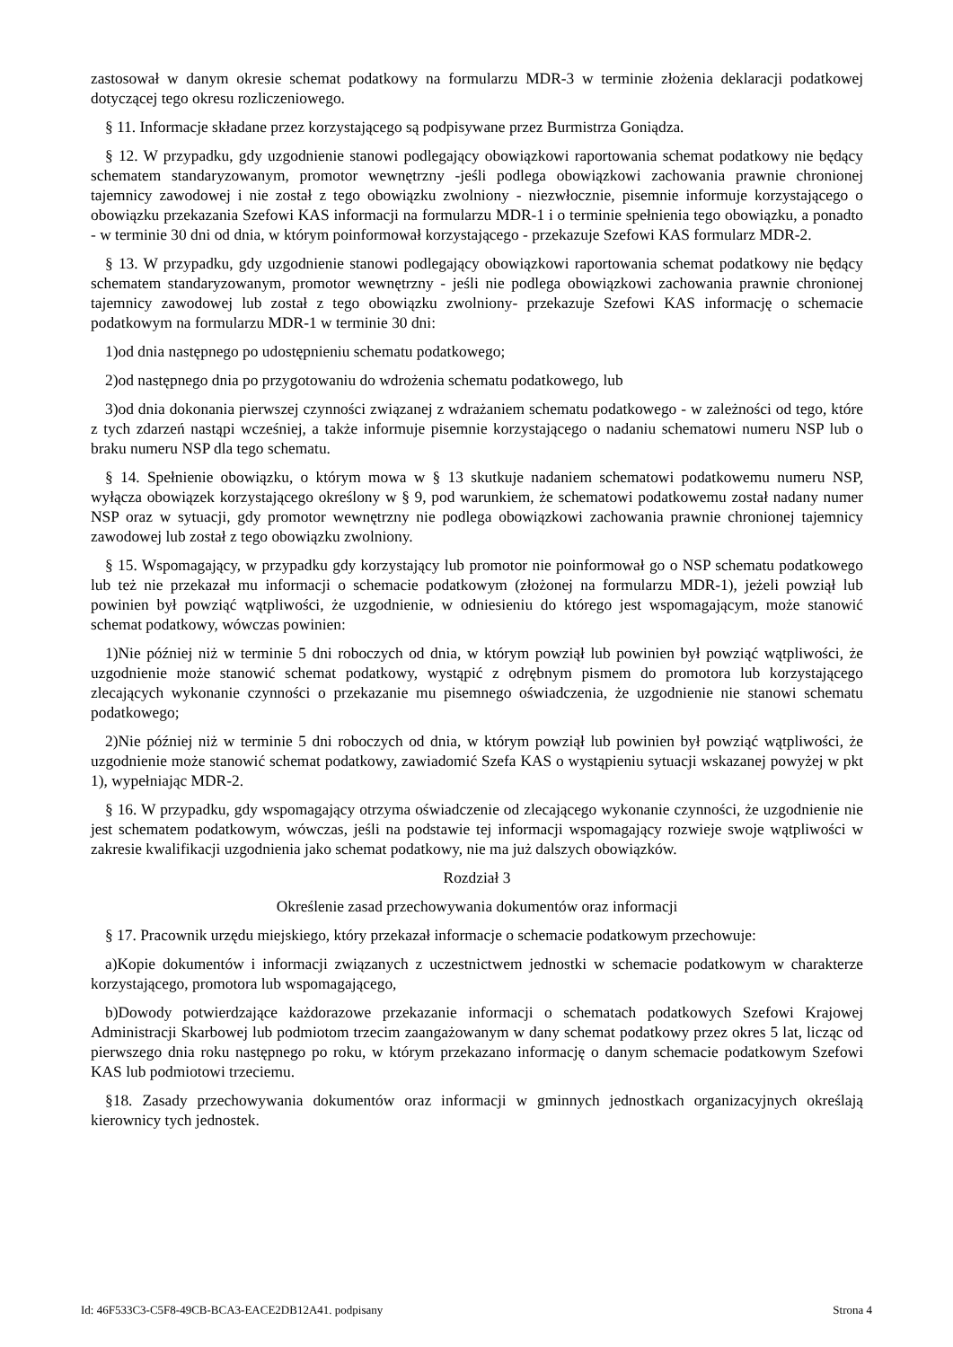zastosował w danym okresie schemat podatkowy na formularzu MDR-3 w terminie złożenia deklaracji podatkowej dotyczącej tego okresu rozliczeniowego.
§ 11. Informacje składane przez korzystającego są podpisywane przez Burmistrza Goniądza.
§ 12. W przypadku, gdy uzgodnienie stanowi podlegający obowiązkowi raportowania schemat podatkowy nie będący schematem standaryzowanym, promotor wewnętrzny -jeśli podlega obowiązkowi zachowania prawnie chronionej tajemnicy zawodowej i nie został z tego obowiązku zwolniony - niezwłocznie, pisemnie informuje korzystającego o obowiązku przekazania Szefowi KAS informacji na formularzu MDR-1 i o terminie spełnienia tego obowiązku, a ponadto - w terminie 30 dni od dnia, w którym poinformował korzystającego - przekazuje Szefowi KAS formularz MDR-2.
§ 13. W przypadku, gdy uzgodnienie stanowi podlegający obowiązkowi raportowania schemat podatkowy nie będący schematem standaryzowanym, promotor wewnętrzny - jeśli nie podlega obowiązkowi zachowania prawnie chronionej tajemnicy zawodowej lub został z tego obowiązku zwolniony- przekazuje Szefowi KAS informację o schemacie podatkowym na formularzu MDR-1 w terminie 30 dni:
1)od dnia następnego po udostępnieniu schematu podatkowego;
2)od następnego dnia po przygotowaniu do wdrożenia schematu podatkowego, lub
3)od dnia dokonania pierwszej czynności związanej z wdrażaniem schematu podatkowego - w zależności od tego, które z tych zdarzeń nastąpi wcześniej, a także informuje pisemnie korzystającego o nadaniu schematowi numeru NSP lub o braku numeru NSP dla tego schematu.
§ 14. Spełnienie obowiązku, o którym mowa w § 13 skutkuje nadaniem schematowi podatkowemu numeru NSP, wyłącza obowiązek korzystającego określony w § 9, pod warunkiem, że schematowi podatkowemu został nadany numer NSP oraz w sytuacji, gdy promotor wewnętrzny nie podlega obowiązkowi zachowania prawnie chronionej tajemnicy zawodowej lub został z tego obowiązku zwolniony.
§ 15. Wspomagający, w przypadku gdy korzystający lub promotor nie poinformował go o NSP schematu podatkowego lub też nie przekazał mu informacji o schemacie podatkowym (złożonej na formularzu MDR-1), jeżeli powziął lub powinien był powziąć wątpliwości, że uzgodnienie, w odniesieniu do którego jest wspomagającym, może stanowić schemat podatkowy, wówczas powinien:
1)Nie później niż w terminie 5 dni roboczych od dnia, w którym powziął lub powinien był powziąć wątpliwości, że uzgodnienie może stanowić schemat podatkowy, wystąpić z odrębnym pismem do promotora lub korzystającego zlecających wykonanie czynności o przekazanie mu pisemnego oświadczenia, że uzgodnienie nie stanowi schematu podatkowego;
2)Nie później niż w terminie 5 dni roboczych od dnia, w którym powziął lub powinien był powziąć wątpliwości, że uzgodnienie może stanowić schemat podatkowy, zawiadomić Szefa KAS o wystąpieniu sytuacji wskazanej powyżej w pkt 1), wypełniając MDR-2.
§ 16. W przypadku, gdy wspomagający otrzyma oświadczenie od zlecającego wykonanie czynności, że uzgodnienie nie jest schematem podatkowym, wówczas, jeśli na podstawie tej informacji wspomagający rozwieje swoje wątpliwości w zakresie kwalifikacji uzgodnienia jako schemat podatkowy, nie ma już dalszych obowiązków.
Rozdział 3
Określenie zasad przechowywania dokumentów oraz informacji
§ 17. Pracownik urzędu miejskiego, który przekazał informacje o schemacie podatkowym przechowuje:
a)Kopie dokumentów i informacji związanych z uczestnictwem jednostki w schemacie podatkowym w charakterze korzystającego, promotora lub wspomagającego,
b)Dowody potwierdzające każdorazowe przekazanie informacji o schematach podatkowych Szefowi Krajowej Administracji Skarbowej lub podmiotom trzecim zaangażowanym w dany schemat podatkowy przez okres 5 lat, licząc od pierwszego dnia roku następnego po roku, w którym przekazano informację o danym schemacie podatkowym Szefowi KAS lub podmiotowi trzeciemu.
§18. Zasady przechowywania dokumentów oraz informacji w gminnych jednostkach organizacyjnych określają kierownicy tych jednostek.
Id: 46F533C3-C5F8-49CB-BCA3-EACE2DB12A41. podpisany Strona 4